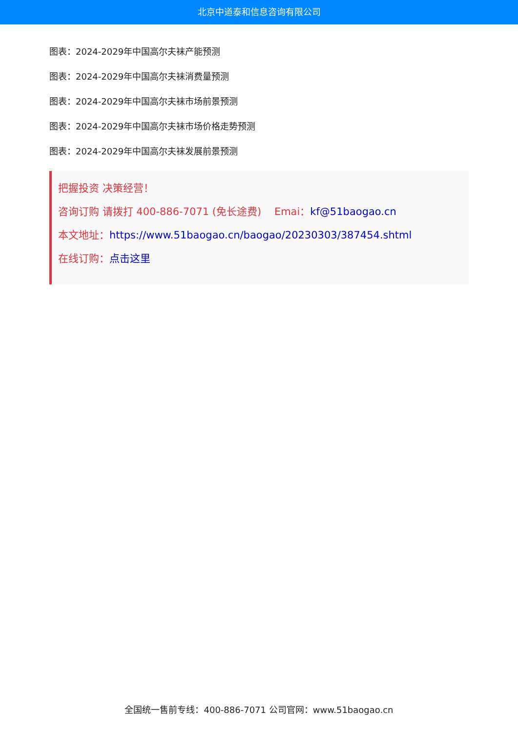北京中道泰和信息咨询有限公司
图表：2024-2029年中国高尔夫袜产能预测
图表：2024-2029年中国高尔夫袜消费量预测
图表：2024-2029年中国高尔夫袜市场前景预测
图表：2024-2029年中国高尔夫袜市场价格走势预测
图表：2024-2029年中国高尔夫袜发展前景预测
把握投资 决策经营！
咨询订购 请拨打 400-886-7071 (免长途费) Emai：kf@51baogao.cn
本文地址：https://www.51baogao.cn/baogao/20230303/387454.shtml
在线订购：点击这里
全国统一售前专线：400-886-7071 公司官网：www.51baogao.cn